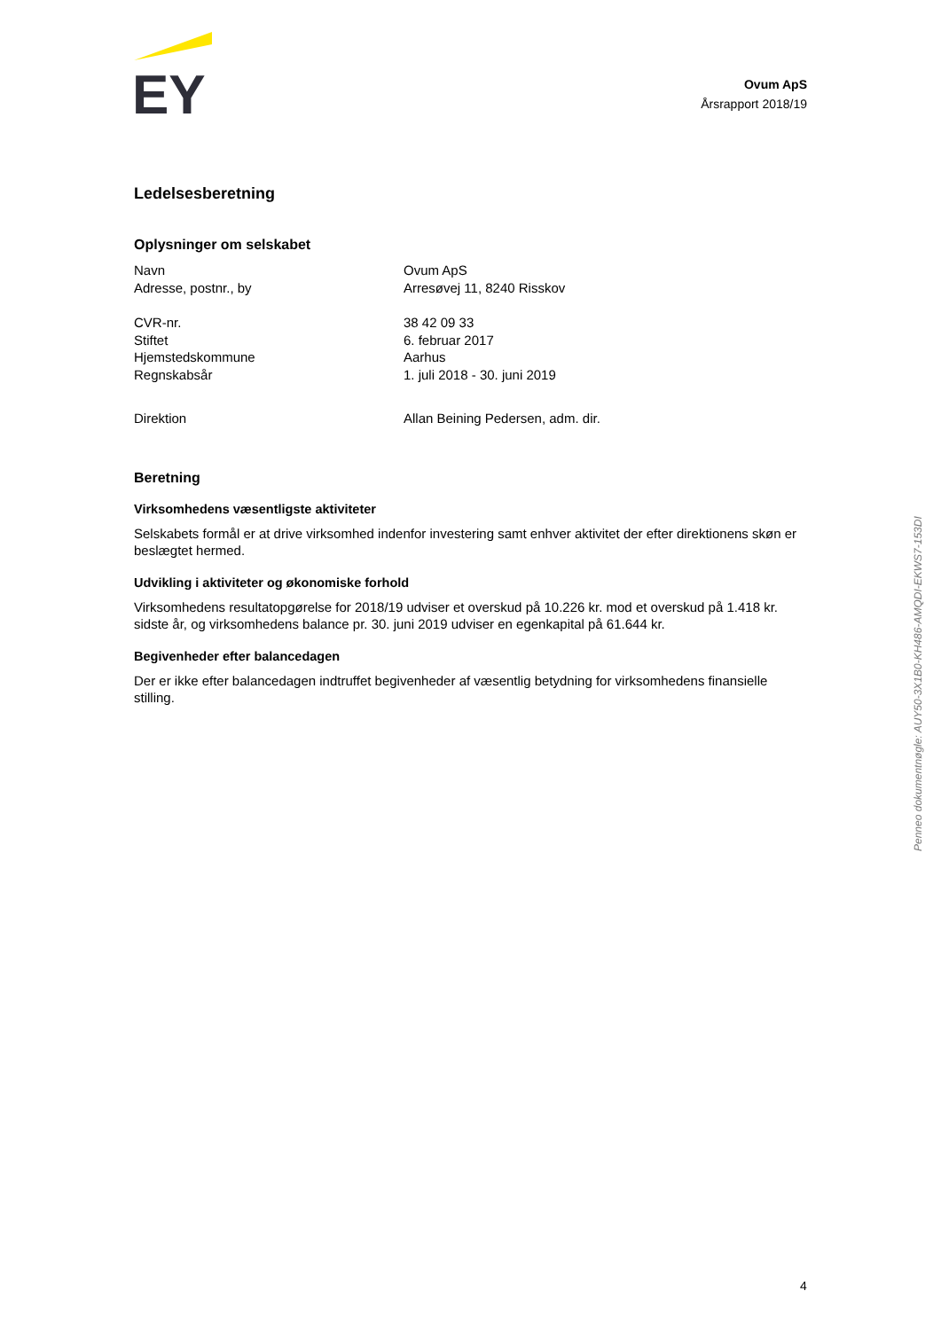EY
Ovum ApS
Årsrapport 2018/19
Ledelsesberetning
Oplysninger om selskabet
| Navn | Ovum ApS |
| Adresse, postnr., by | Arresøvej 11, 8240 Risskov |
| CVR-nr. | 38 42 09 33 |
| Stiftet | 6. februar 2017 |
| Hjemstedskommune | Aarhus |
| Regnskabsår | 1. juli 2018 - 30. juni 2019 |
| Direktion | Allan Beining Pedersen, adm. dir. |
Beretning
Virksomhedens væsentligste aktiviteter
Selskabets formål er at drive virksomhed indenfor investering samt enhver aktivitet der efter direktionens skøn er beslægtet hermed.
Udvikling i aktiviteter og økonomiske forhold
Virksomhedens resultatopgørelse for 2018/19 udviser et overskud på 10.226 kr. mod et overskud på 1.418 kr. sidste år, og virksomhedens balance pr. 30. juni 2019 udviser en egenkapital på 61.644 kr.
Begivenheder efter balancedagen
Der er ikke efter balancedagen indtruffet begivenheder af væsentlig betydning for virksomhedens finansielle stilling.
Penneo dokumentnøgle: AUY50-3X1B0-KH486-AMQDI-EKWS7-153DI
4